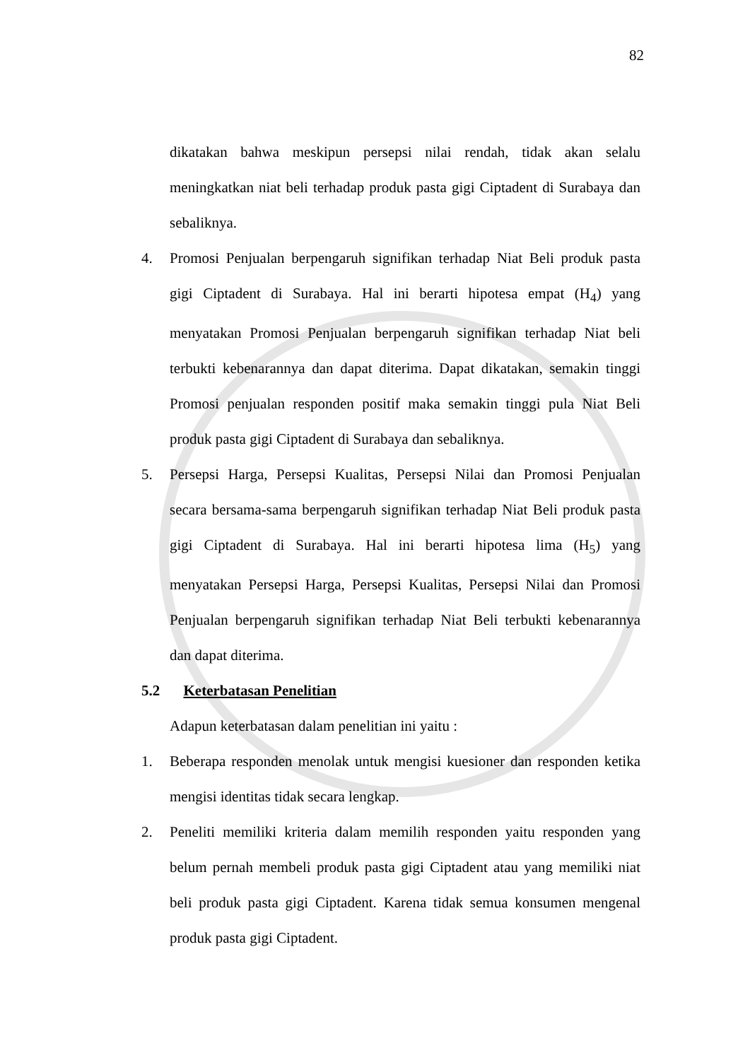82
dikatakan bahwa meskipun persepsi nilai rendah, tidak akan selalu meningkatkan niat beli terhadap produk pasta gigi Ciptadent di Surabaya dan sebaliknya.
4. Promosi Penjualan berpengaruh signifikan terhadap Niat Beli produk pasta gigi Ciptadent di Surabaya. Hal ini berarti hipotesa empat (H<sub>4</sub>) yang menyatakan Promosi Penjualan berpengaruh signifikan terhadap Niat beli terbukti kebenarannya dan dapat diterima. Dapat dikatakan, semakin tinggi Promosi penjualan responden positif maka semakin tinggi pula Niat Beli produk pasta gigi Ciptadent di Surabaya dan sebaliknya.
5. Persepsi Harga, Persepsi Kualitas, Persepsi Nilai dan Promosi Penjualan secara bersama-sama berpengaruh signifikan terhadap Niat Beli produk pasta gigi Ciptadent di Surabaya. Hal ini berarti hipotesa lima (H<sub>5</sub>) yang menyatakan Persepsi Harga, Persepsi Kualitas, Persepsi Nilai dan Promosi Penjualan berpengaruh signifikan terhadap Niat Beli terbukti kebenarannya dan dapat diterima.
5.2 Keterbatasan Penelitian
Adapun keterbatasan dalam penelitian ini yaitu :
1. Beberapa responden menolak untuk mengisi kuesioner dan responden ketika mengisi identitas tidak secara lengkap.
2. Peneliti memiliki kriteria dalam memilih responden yaitu responden yang belum pernah membeli produk pasta gigi Ciptadent atau yang memiliki niat beli produk pasta gigi Ciptadent. Karena tidak semua konsumen mengenal produk pasta gigi Ciptadent.